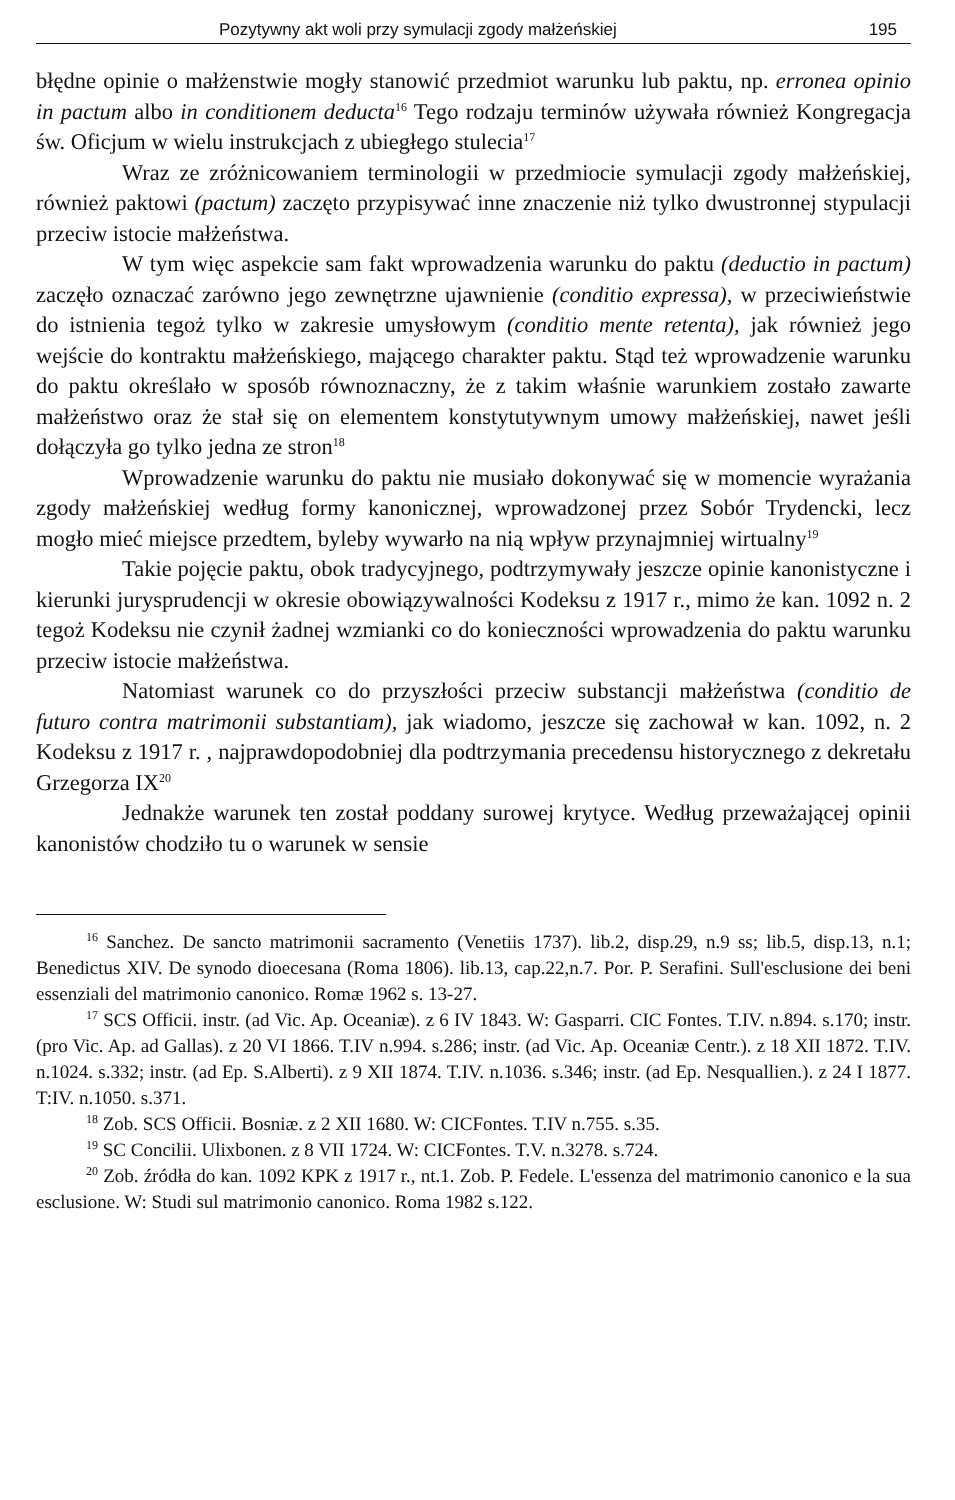Pozytywny akt woli przy symulacji zgody małżeńskiej 195
błędne opinie o małżenstwie mogły stanowić przedmiot warunku lub paktu, np. erronea opinio in pactum albo in conditionem deducta<sup>16</sup> Tego rodzaju terminów używała również Kongregacja św. Oficjum w wielu instrukcjach z ubiegłego stulecia<sup>17</sup>
Wraz ze zróżnicowaniem terminologii w przedmiocie symulacji zgody małżeńskiej, również paktowi (pactum) zaczęto przypisywać inne znaczenie niż tylko dwustronnej stypulacji przeciw istocie małżeństwa.
W tym więc aspekcie sam fakt wprowadzenia warunku do paktu (deductio in pactum) zaczęło oznaczać zarówno jego zewnętrzne ujawnienie (conditio expressa), w przeciwieństwie do istnienia tegoż tylko w zakresie umysłowym (conditio mente retenta), jak również jego wejście do kontraktu małżeńskiego, mającego charakter paktu. Stąd też wprowadzenie warunku do paktu określało w sposób równoznaczny, że z takim właśnie warunkiem zostało zawarte małżeństwo oraz że stał się on elementem konstytutywnym umowy małżeńskiej, nawet jeśli dołączyła go tylko jedna ze stron<sup>18</sup>
Wprowadzenie warunku do paktu nie musiało dokonywać się w momencie wyrażania zgody małżeńskiej według formy kanonicznej, wprowadzonej przez Sobór Trydencki, lecz mogło mieć miejsce przedtem, byleby wywarło na nią wpływ przynajmniej wirtualny<sup>19</sup>
Takie pojęcie paktu, obok tradycyjnego, podtrzymywały jeszcze opinie kanonistyczne i kierunki jurysprudencji w okresie obowiązywalności Kodeksu z 1917 r., mimo że kan. 1092 n. 2 tegoż Kodeksu nie czynił żadnej wzmianki co do konieczności wprowadzenia do paktu warunku przeciw istocie małżeństwa.
Natomiast warunek co do przyszłości przeciw substancji małżeństwa (conditio de futuro contra matrimonii substantiam), jak wiadomo, jeszcze się zachował w kan. 1092, n. 2 Kodeksu z 1917 r. , najprawdopodobniej dla podtrzymania precedensu historycznego z dekretału Grzegorza IX<sup>20</sup>
Jednakże warunek ten został poddany surowej krytyce. Według przeważającej opinii kanonistów chodziło tu o warunek w sensie
<sup>16</sup> Sanchez. De sancto matrimonii sacramento (Venetiis 1737). lib.2, disp.29, n.9 ss; lib.5, disp.13, n.1; Benedictus XIV. De synodo dioecesana (Roma 1806). lib.13, cap.22,n.7. Por. P. Serafini. Sull'esclusione dei beni essenziali del matrimonio canonico. Romæ 1962 s. 13-27.
<sup>17</sup> SCS Officii. instr. (ad Vic. Ap. Oceaniæ). z 6 IV 1843. W: Gasparri. CIC Fontes. T.IV. n.894. s.170; instr. (pro Vic. Ap. ad Gallas). z 20 VI 1866. T.IV n.994. s.286; instr. (ad Vic. Ap. Oceaniæ Centr.). z 18 XII 1872. T.IV. n.1024. s.332; instr. (ad Ep. S.Alberti). z 9 XII 1874. T.IV. n.1036. s.346; instr. (ad Ep. Nesquallien.). z 24 I 1877. T:IV. n.1050. s.371.
<sup>18</sup> Zob. SCS Officii. Bosniæ. z 2 XII 1680. W: CICFontes. T.IV n.755. s.35.
<sup>19</sup> SC Concilii. Ulixbonen. z 8 VII 1724. W: CICFontes. T.V. n.3278. s.724.
<sup>20</sup> Zob. źródła do kan. 1092 KPK z 1917 r., nt.1. Zob. P. Fedele. L'essenza del matrimonio canonico e la sua esclusione. W: Studi sul matrimonio canonico. Roma 1982 s.122.